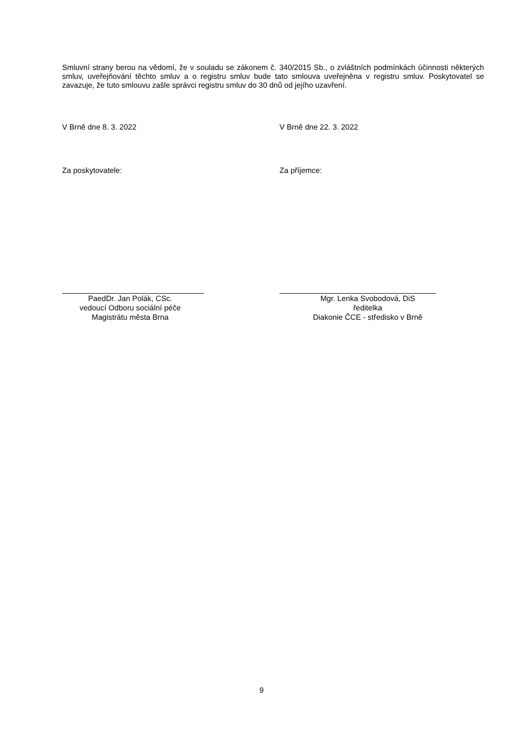Smluvní strany berou na vědomí, že v souladu se zákonem č. 340/2015 Sb., o zvláštních podmínkách účinnosti některých smluv, uveřejňování těchto smluv a o registru smluv bude tato smlouva uveřejněna v registru smluv. Poskytovatel se zavazuje, že tuto smlouvu zašle správci registru smluv do 30 dnů od jejího uzavření.
V Brně dne 8. 3. 2022 V Brně dne 22. 3. 2022
Za poskytovatele: Za příjemce:
PaedDr. Jan Polák, CSc.
vedoucí Odboru sociální péče
Magistrátu města Brna
Mgr. Lenka Svobodová, DiS
ředitelka
Diakonie ČCE - středisko v Brně
9